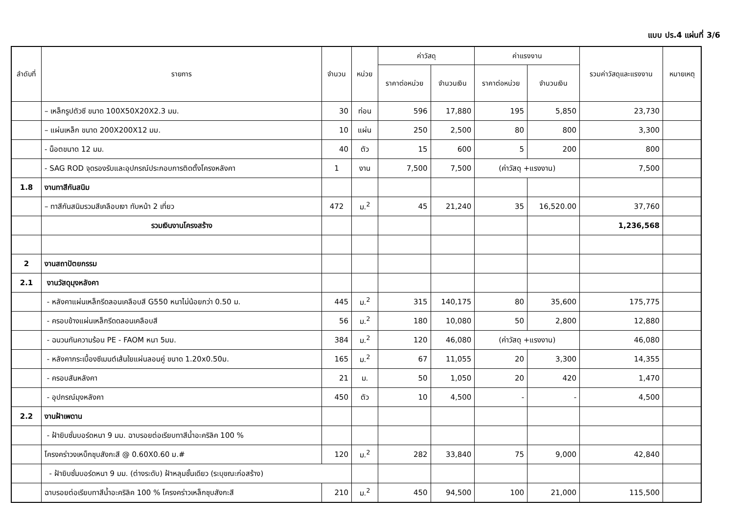แบบ ปร.4 แผ่นที่ 3/6
| ลำดับที่ | รายการ | จำนวน | หน่วย | ค่าวัสดุ | | ค่าแรงงาน | | รวมค่าวัสดุและแรงงาน | หมายเหตุ |
| --- | --- | --- | --- | --- | --- | --- | --- | --- | --- |
| | | | | ราคาต่อหน่วย | จำนวนเงิน | ราคาต่อหน่วย | จำนวนเงิน | | |
| | – เหล็กรูปตัวซี ขนาด 100X50X20X2.3 มม. | 30 | ท่อน | 596 | 17,880 | 195 | 5,850 | 23,730 | |
| | – แผ่นเหล็ก ขนาด 200X200X12 มม. | 10 | แผ่น | 250 | 2,500 | 80 | 800 | 3,300 | |
| | - น็อตขนาด 12 มม. | 40 | ตัว | 15 | 600 | 5 | 200 | 800 | |
| | - SAG ROD จุดรองรับและอุปกรณ์ประกอบการติดตั้งโครงหลังคา | 1 | งาน | 7,500 | 7,500 | (ค่าวัสดุ +แรงงาน) | | 7,500 | |
| 1.8 | งานทาสีกันสนิม | | | | | | | | |
| | – ทาสีกันสนิมรวมสีเคลือบเงา ทับหน้า 2 เที่ยว | 472 | ม.<sup>2</sup> | 45 | 21,240 | 35 | 16,520.00 | 37,760 | |
| | รวมเงินงานโครงสร้าง | | | | | | | 1,236,568 | |
| 2 | งานสถาปัตยกรรม | | | | | | | | |
| 2.1 | งานวัสดุมุงหลังคา | | | | | | | | |
| | - หลังคาแผ่นเหล็กรีดลอนเคลือบสี G550 หนาไม่น้อยกว่า 0.50 ม. | 445 | ม.<sup>2</sup> | 315 | 140,175 | 80 | 35,600 | 175,775 | |
| | - ครอบข้างแผ่นเหล็กรีดดลอนเคลือบสี | 56 | ม.<sup>2</sup> | 180 | 10,080 | 50 | 2,800 | 12,880 | |
| | - ฉนวนกันความร้อน PE - FAOM หนา 5มม. | 384 | ม.<sup>2</sup> | 120 | 46,080 | (ค่าวัสดุ +แรงงาน) | | 46,080 | |
| | - หลังคากระเบื้องซีเมนต์เส้นใยแผ่นลอนคู่ ขนาด 1.20x0.50ม. | 165 | ม.<sup>2</sup> | 67 | 11,055 | 20 | 3,300 | 14,355 | |
| | - ครอบสันหลังคา | 21 | ม. | 50 | 1,050 | 20 | 420 | 1,470 | |
| | - อุปกรณ์มุงหลังคา | 450 | ตัว | 10 | 4,500 | - | - | 4,500 | |
| 2.2 | งานฝ้าเพดาน | | | | | | | | |
| | - ฝ้ายิบซั่มบอร์ดหนา 9 มม. ฉาบรอยต่อเรียบทาสีน้ำอะคริลิค 100 % | | | | | | | | |
| | โครงคร่าวงเหบ็กชุบสังกะสี @ 0.60X0.60 ม.# | 120 | ม.<sup>2</sup> | 282 | 33,840 | 75 | 9,000 | 42,840 | |
| | - ฝ้ายิบซั่มบอร์ดหนา 9 มม. (ต่างระดับ) ฝ้าหลุมชั้นเดียว (ระบุขณะก่อสร้าง) | | | | | | | | |
| | ฉาบรอยต่อเรียบทาสีน้ำอะคริลิค 100 % โครงคร่าวเหล็กชุบสังกะสี | 210 | ม.<sup>2</sup> | 450 | 94,500 | 100 | 21,000 | 115,500 | |